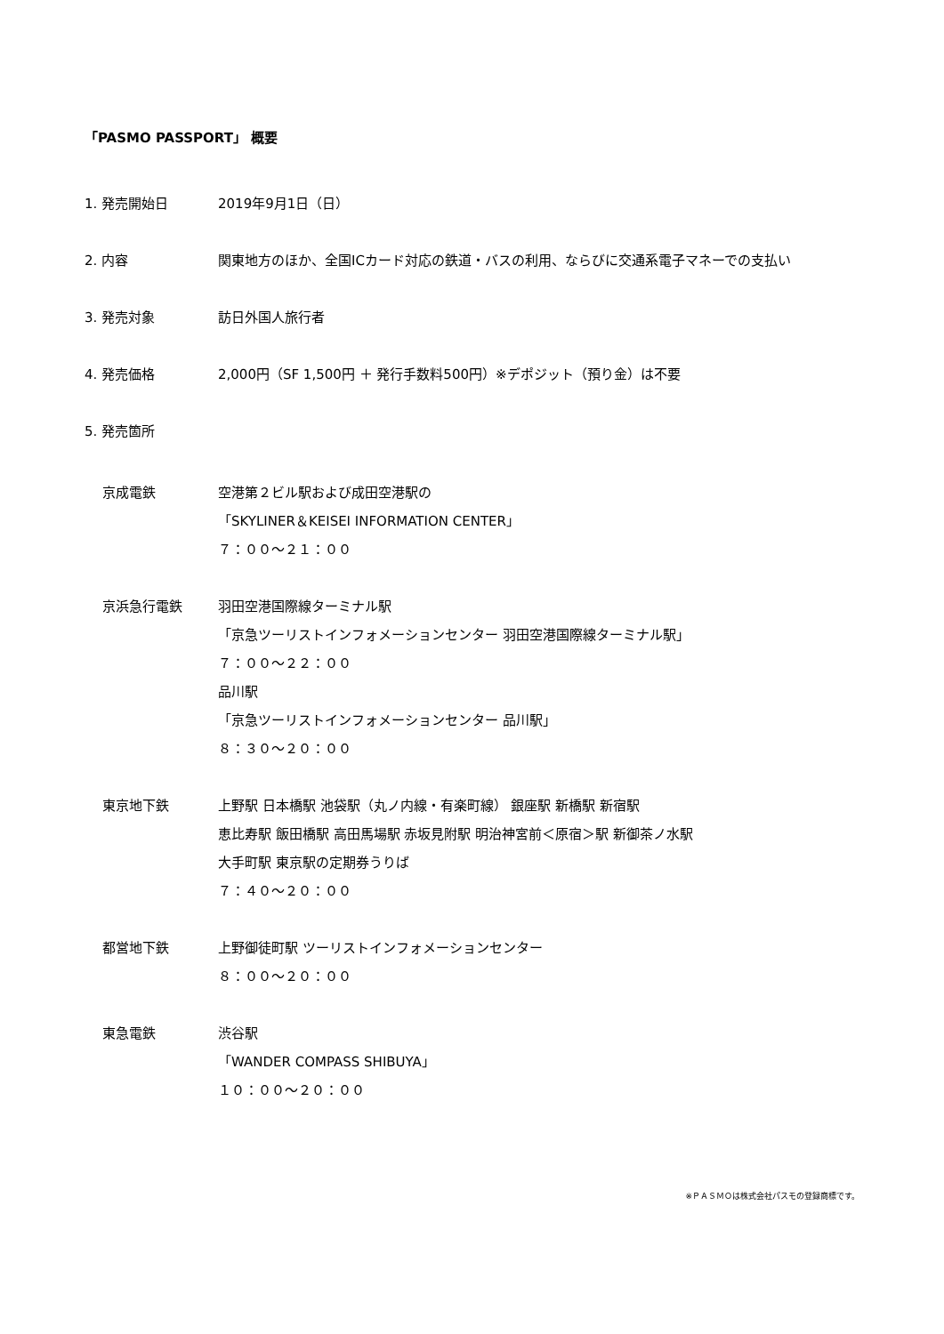「PASMO PASSPORT」 概要
1. 発売開始日 2019年9月1日（日）
2. 内容 関東地方のほか、全国ICカード対応の鉄道・バスの利用、ならびに交通系電子マネーでの支払い
3. 発売対象 訪日外国人旅行者
4. 発売価格 2,000円（SF 1,500円 ＋ 発行手数料500円）※デポジット（預り金）は不要
5. 発売箇所
京成電鉄 空港第２ビル駅および成田空港駅の
「SKYLINER＆KEISEI INFORMATION CENTER」
７：００～２１：００
京浜急行電鉄 羽田空港国際線ターミナル駅
「京急ツーリストインフォメーションセンター 羽田空港国際線ターミナル駅」
７：００～２２：００
品川駅
「京急ツーリストインフォメーションセンター 品川駅」
８：３０～２０：００
東京地下鉄 上野駅 日本橋駅 池袋駅（丸ノ内線・有楽町線） 銀座駅 新橋駅 新宿駅
恵比寿駅 飯田橋駅 高田馬場駅 赤坂見附駅 明治神宮前＜原宿＞駅 新御茶ノ水駅
大手町駅 東京駅の定期券うりば
７：４０～２０：００
都営地下鉄 上野御徒町駅 ツーリストインフォメーションセンター
８：００～２０：００
東急電鉄 渋谷駅
「WANDER COMPASS SHIBUYA」
１０：００～２０：００
※ＰＡＳＭＯは株式会社パスモの登録商標です。